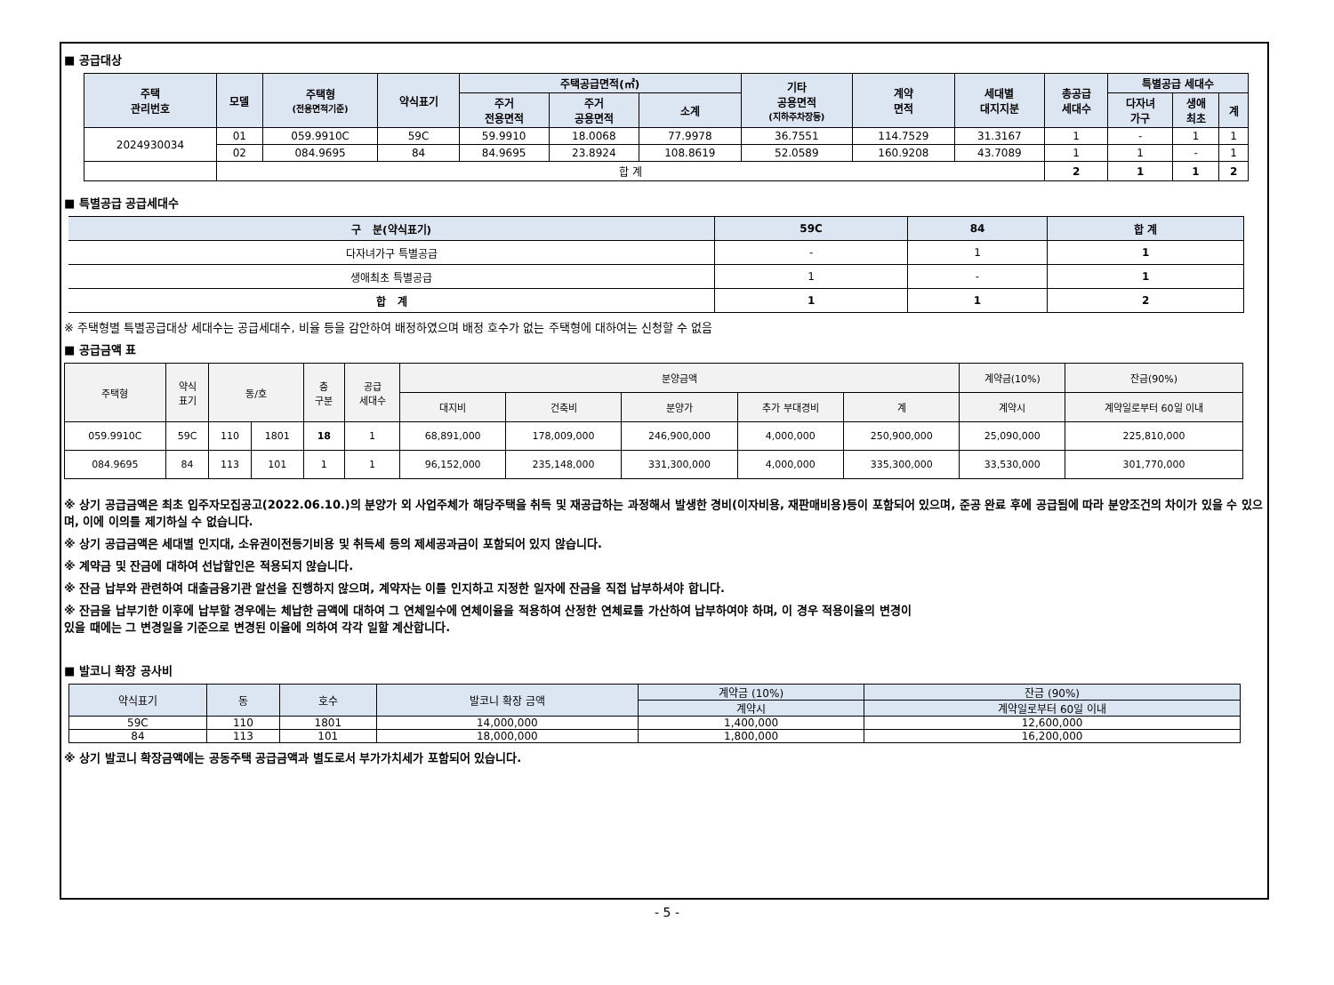■ 공급대상
| 주택 관리번호 | 모델 | 주택형 (전용면적기준) | 약식표기 | 주택공급면적(㎡) | | | 기타 공용면적 (지하주차장등) | 계약 면적 | 세대별 대지지분 | 총공급 세대수 | 특별공급 세대수 | | |
| --- | --- | --- | --- | --- | --- | --- | --- | --- | --- | --- | --- | --- | --- |
| | | | | 주거 전용면적 | 주거 공용면적 | 소계 | | | | | 다자녀 가구 | 생애 최초 | 계 |
| 2024930034 | 01 | 059.9910C | 59C | 59.9910 | 18.0068 | 77.9978 | 36.7551 | 114.7529 | 31.3167 | 1 | - | 1 | 1 |
| | 02 | 084.9695 | 84 | 84.9695 | 23.8924 | 108.8619 | 52.0589 | 160.9208 | 43.7089 | 1 | 1 | - | 1 |
| | 합 계 | | | | | | | | | 2 | 1 | 1 | 2 |
■ 특별공급 공급세대수
| 구 분(약식표기) | 59C | 84 | 합 계 |
| --- | --- | --- | --- |
| 다자녀가구 특별공급 | - | 1 | 1 |
| 생애최초 특별공급 | 1 | - | 1 |
| 합 계 | 1 | 1 | 2 |
※ 주택형별 특별공급대상 세대수는 공급세대수, 비율 등을 감안하여 배정하였으며 배정 호수가 없는 주택형에 대하여는 신청할 수 없음
■ 공급금액 표
| 주택형 | 약식 표기 | 동/호 | | 층 구분 | 공급 세대수 | 분양금액 | | | | | 계약금(10%) | 잔금(90%) |
| --- | --- | --- | --- | --- | --- | --- | --- | --- | --- | --- | --- | --- |
| | | | | | | 대지비 | 건축비 | 분양가 | 추가 부대경비 | 계 | 계약시 | 계약일로부터 60일 이내 |
| 059.9910C | 59C | 110 | 1801 | 18 | 1 | 68,891,000 | 178,009,000 | 246,900,000 | 4,000,000 | 250,900,000 | 25,090,000 | 225,810,000 |
| 084.9695 | 84 | 113 | 101 | 1 | 1 | 96,152,000 | 235,148,000 | 331,300,000 | 4,000,000 | 335,300,000 | 33,530,000 | 301,770,000 |
※ 상기 공급금액은 최초 입주자모집공고(2022.06.10.)의 분양가 외 사업주체가 해당주택을 취득 및 재공급하는 과정해서 발생한 경비(이자비용, 재판매비용)등이 포함되어 있으며, 준공 완료 후에 공급됨에 따라 분양조건의 차이가 있을 수 있으며, 이에 이의를 제기하실 수 없습니다.
※ 상기 공급금액은 세대별 인지대, 소유권이전등기비용 및 취득세 등의 제세공과금이 포함되어 있지 않습니다.
※ 계약금 및 잔금에 대하여 선납할인은 적용되지 않습니다.
※ 잔금 납부와 관련하여 대출금융기관 알선을 진행하지 않으며, 계약자는 이를 인지하고 지정한 일자에 잔금을 직접 납부하셔야 합니다.
※ 잔금을 납부기한 이후에 납부할 경우에는 체납한 금액에 대하여 그 연체일수에 연체이율을 적용하여 산정한 연체료를 가산하여 납부하여야 하며, 이 경우 적용이율의 변경이
있을 때에는 그 변경일을 기준으로 변경된 이율에 의하여 각각 일할 계산합니다.
■ 발코니 확장 공사비
| 약식표기 | 동 | 호수 | 발코니 확장 금액 | 계약금 (10%) | 잔금 (90%) |
| --- | --- | --- | --- | --- | --- |
| | | | | 계약시 | 계약일로부터 60일 이내 |
| 59C | 110 | 1801 | 14,000,000 | 1,400,000 | 12,600,000 |
| 84 | 113 | 101 | 18,000,000 | 1,800,000 | 16,200,000 |
※ 상기 발코니 확장금액에는 공동주택 공급금액과 별도로서 부가가치세가 포함되어 있습니다.
- 5 -